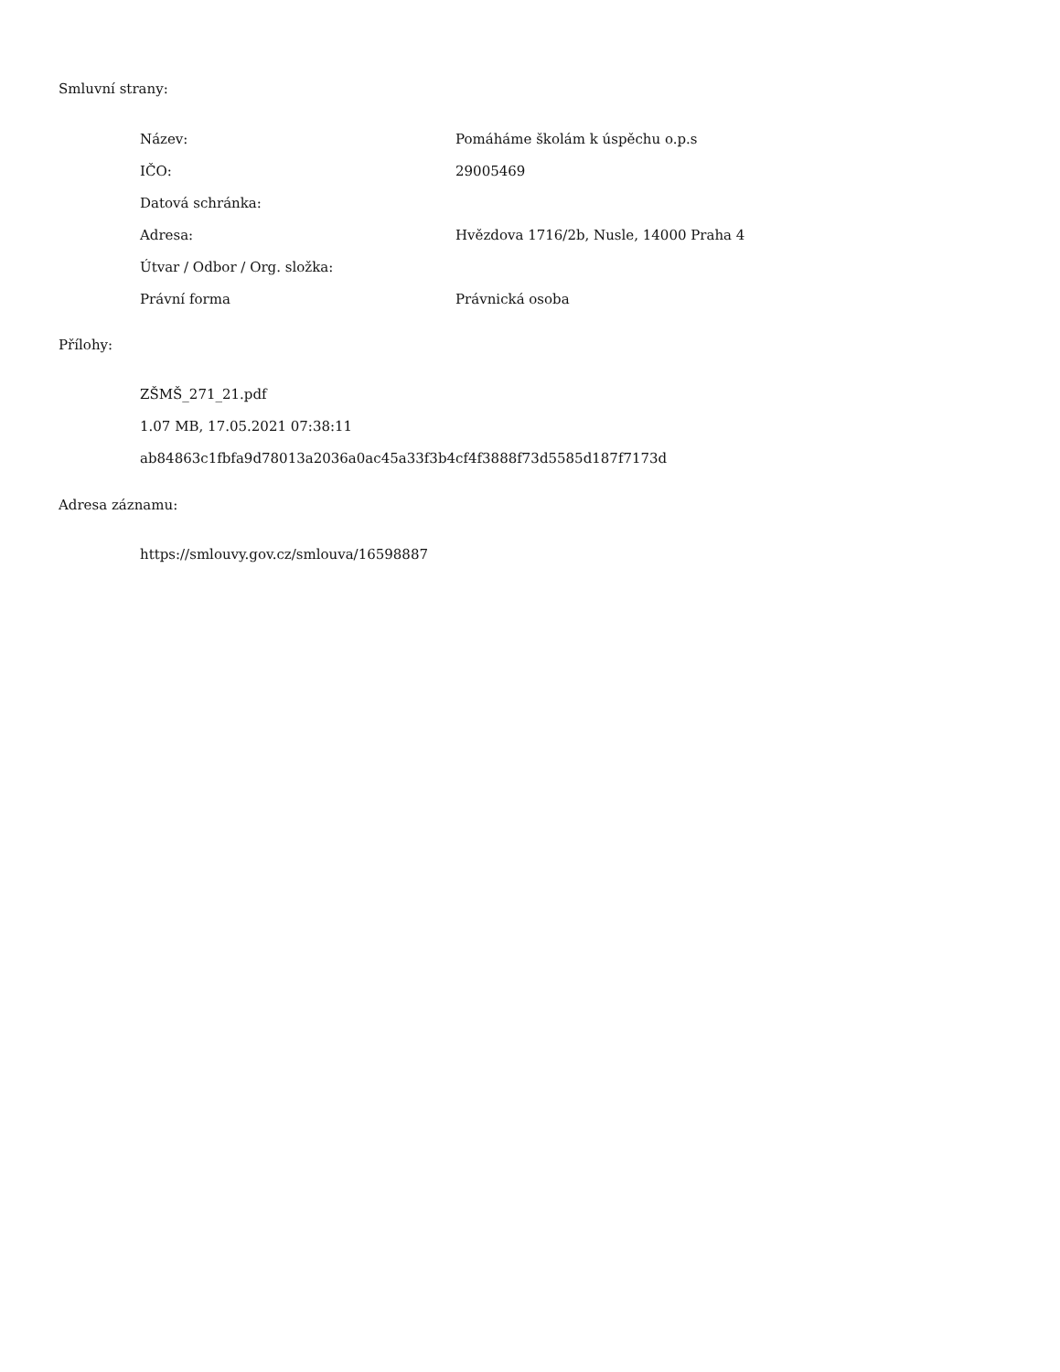Smluvní strany:
| Název: | Pomáháme školám k úspěchu o.p.s |
| IČO: | 29005469 |
| Datová schránka: | |
| Adresa: | Hvězdova 1716/2b, Nusle, 14000 Praha 4 |
| Útvar / Odbor / Org. složka: | |
| Právní forma | Právnická osoba |
Přílohy:
ZŠMŠ_271_21.pdf
1.07 MB, 17.05.2021 07:38:11
ab84863c1fbfa9d78013a2036a0ac45a33f3b4cf4f3888f73d5585d187f7173d
Adresa záznamu:
https://smlouvy.gov.cz/smlouva/16598887